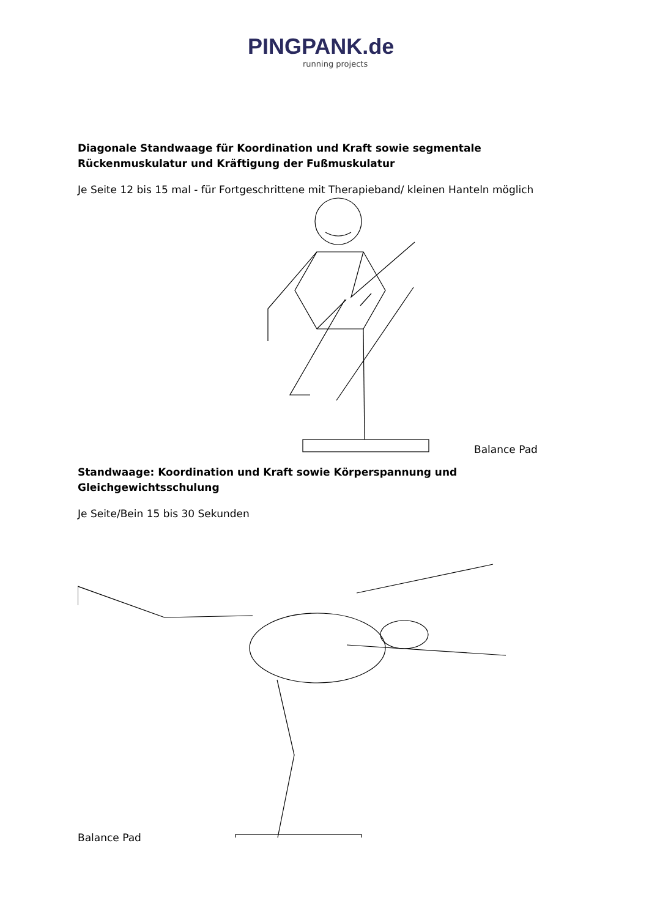PINGPANK.de
running projects
Diagonale Standwaage für Koordination und Kraft sowie segmentale Rückenmuskulatur und Kräftigung der Fußmuskulatur
Je Seite 12 bis 15 mal - für Fortgeschrittene mit Therapieband/ kleinen Hanteln möglich
Balance Pad
Standwaage: Koordination und Kraft sowie Körperspannung und Gleichgewichtsschulung
Je Seite/Bein 15 bis 30 Sekunden
Balance Pad